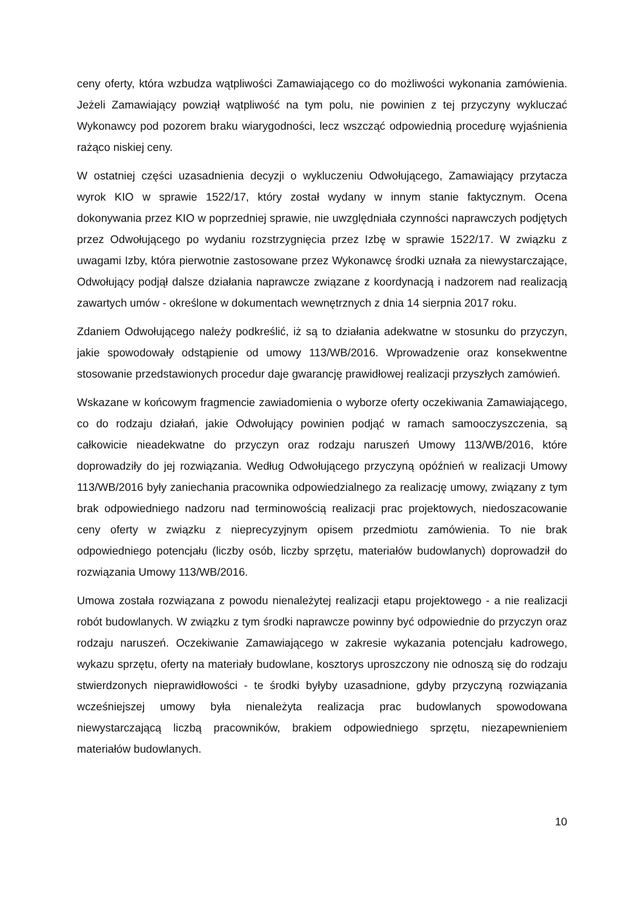ceny oferty, która wzbudza wątpliwości Zamawiającego co do możliwości wykonania zamówienia. Jeżeli Zamawiający powziął wątpliwość na tym polu, nie powinien z tej przyczyny wykluczać Wykonawcy pod pozorem braku wiarygodności, lecz wszcząć odpowiednią procedurę wyjaśnienia rażąco niskiej ceny.
W ostatniej części uzasadnienia decyzji o wykluczeniu Odwołującego, Zamawiający przytacza wyrok KIO w sprawie 1522/17, który został wydany w innym stanie faktycznym. Ocena dokonywania przez KIO w poprzedniej sprawie, nie uwzględniała czynności naprawczych podjętych przez Odwołującego po wydaniu rozstrzygnięcia przez Izbę w sprawie 1522/17. W związku z uwagami Izby, która pierwotnie zastosowane przez Wykonawcę środki uznała za niewystarczające, Odwołujący podjął dalsze działania naprawcze związane z koordynacją i nadzorem nad realizacją zawartych umów - określone w dokumentach wewnętrznych z dnia 14 sierpnia 2017 roku.
Zdaniem Odwołującego należy podkreślić, iż są to działania adekwatne w stosunku do przyczyn, jakie spowodowały odstąpienie od umowy 113/WB/2016. Wprowadzenie oraz konsekwentne stosowanie przedstawionych procedur daje gwarancję prawidłowej realizacji przyszłych zamówień.
Wskazane w końcowym fragmencie zawiadomienia o wyborze oferty oczekiwania Zamawiającego, co do rodzaju działań, jakie Odwołujący powinien podjąć w ramach samooczyszczenia, są całkowicie nieadekwatne do przyczyn oraz rodzaju naruszeń Umowy 113/WB/2016, które doprowadziły do jej rozwiązania. Według Odwołującego przyczyną opóźnień w realizacji Umowy 113/WB/2016 były zaniechania pracownika odpowiedzialnego za realizację umowy, związany z tym brak odpowiedniego nadzoru nad terminowością realizacji prac projektowych, niedoszacowanie ceny oferty w związku z nieprecyzyjnym opisem przedmiotu zamówienia. To nie brak odpowiedniego potencjału (liczby osób, liczby sprzętu, materiałów budowlanych) doprowadził do rozwiązania Umowy 113/WB/2016.
Umowa została rozwiązana z powodu nienależytej realizacji etapu projektowego - a nie realizacji robót budowlanych. W związku z tym środki naprawcze powinny być odpowiednie do przyczyn oraz rodzaju naruszeń. Oczekiwanie Zamawiającego w zakresie wykazania potencjału kadrowego, wykazu sprzętu, oferty na materiały budowlane, kosztorys uproszczony nie odnoszą się do rodzaju stwierdzonych nieprawidłowości - te środki byłyby uzasadnione, gdyby przyczyną rozwiązania wcześniejszej umowy była nienależyta realizacja prac budowlanych spowodowana niewystarczającą liczbą pracowników, brakiem odpowiedniego sprzętu, niezapewnieniem materiałów budowlanych.
10